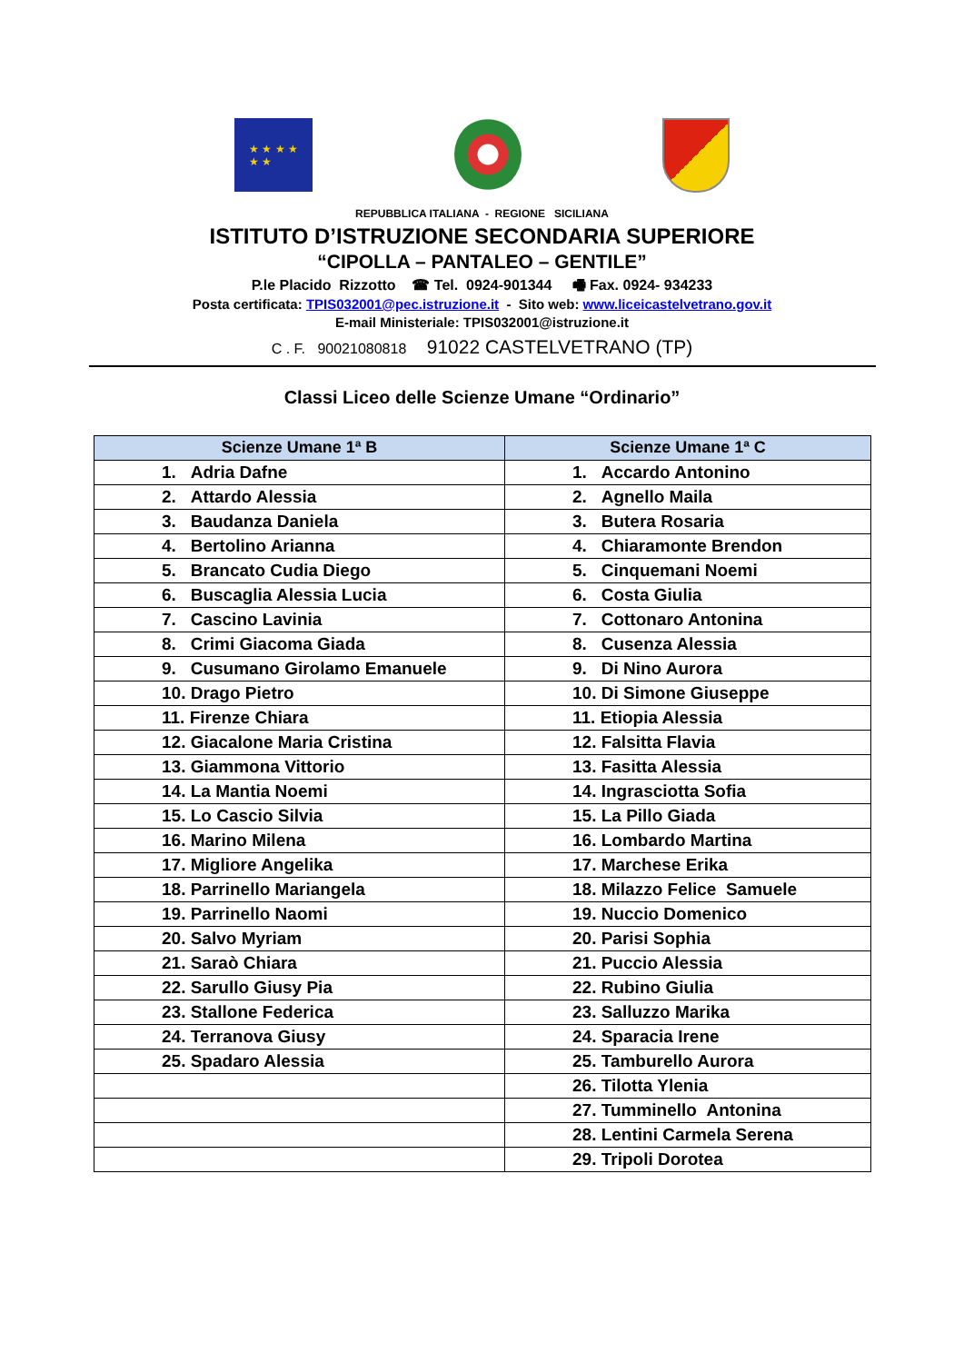★ ★ ★ ★
★ ★
REPUBBLICA ITALIANA - REGIONE SICILIANA
ISTITUTO D’ISTRUZIONE SECONDARIA SUPERIORE
“CIPOLLA – PANTALEO – GENTILE”
P.le Placido Rizzotto ☎ Tel. 0924-901344 🖷 Fax. 0924- 934233
Posta certificata: TPIS032001@pec.istruzione.it - Sito web: www.liceicastelvetrano.gov.it
E-mail Ministeriale: TPIS032001@istruzione.it
C . F. 90021080818 91022 CASTELVETRANO (TP)
Classi Liceo delle Scienze Umane “Ordinario”
| Scienze Umane 1ª B | Scienze Umane 1ª C |
| --- | --- |
| 1. Adria Dafne | 1. Accardo Antonino |
| 2. Attardo Alessia | 2. Agnello Maila |
| 3. Baudanza Daniela | 3. Butera Rosaria |
| 4. Bertolino Arianna | 4. Chiaramonte Brendon |
| 5. Brancato Cudia Diego | 5. Cinquemani Noemi |
| 6. Buscaglia Alessia Lucia | 6. Costa Giulia |
| 7. Cascino Lavinia | 7. Cottonaro Antonina |
| 8. Crimi Giacoma Giada | 8. Cusenza Alessia |
| 9. Cusumano Girolamo Emanuele | 9. Di Nino Aurora |
| 10. Drago Pietro | 10. Di Simone Giuseppe |
| 11. Firenze Chiara | 11. Etiopia Alessia |
| 12. Giacalone Maria Cristina | 12. Falsitta Flavia |
| 13. Giammona Vittorio | 13. Fasitta Alessia |
| 14. La Mantia Noemi | 14. Ingrasciotta Sofia |
| 15. Lo Cascio Silvia | 15. La Pillo Giada |
| 16. Marino Milena | 16. Lombardo Martina |
| 17. Migliore Angelika | 17. Marchese Erika |
| 18. Parrinello Mariangela | 18. Milazzo Felice Samuele |
| 19. Parrinello Naomi | 19. Nuccio Domenico |
| 20. Salvo Myriam | 20. Parisi Sophia |
| 21. Saraò Chiara | 21. Puccio Alessia |
| 22. Sarullo Giusy Pia | 22. Rubino Giulia |
| 23. Stallone Federica | 23. Salluzzo Marika |
| 24. Terranova Giusy | 24. Sparacia Irene |
| 25. Spadaro Alessia | 25. Tamburello Aurora |
| | 26. Tilotta Ylenia |
| | 27. Tumminello Antonina |
| | 28. Lentini Carmela Serena |
| | 29. Tripoli Dorotea |